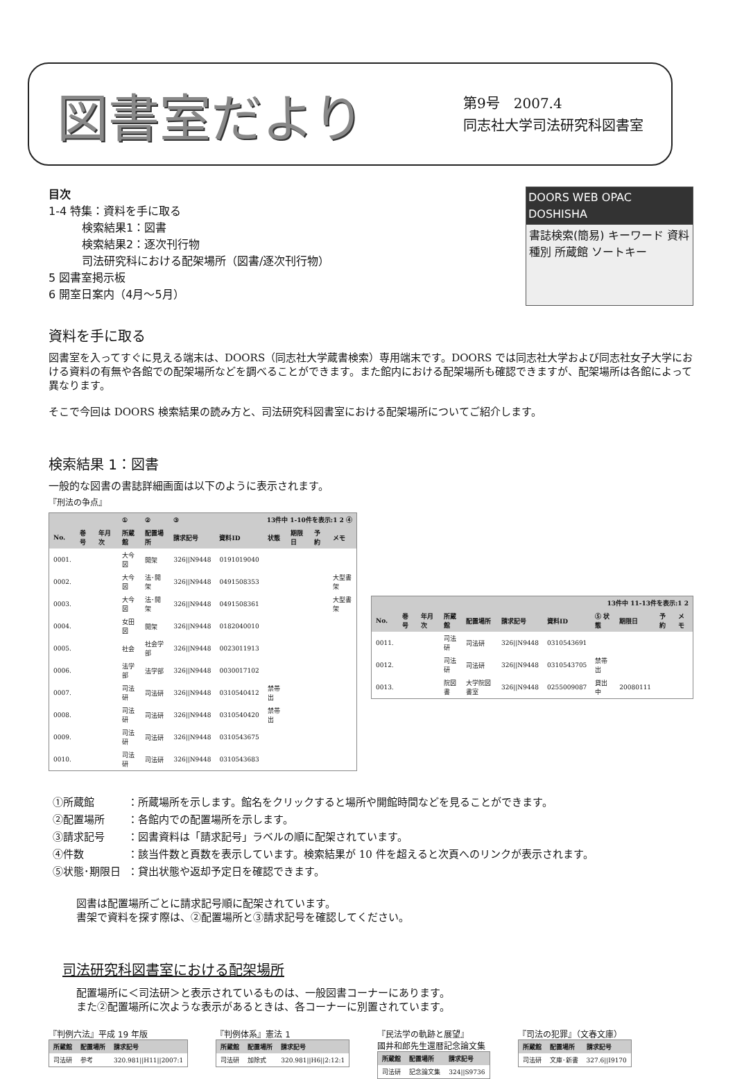図書室だより
第9号　2007.4
同志社大学司法研究科図書室
目次
1-4 特集：資料を手に取る
　　　検索結果1：図書
　　　検索結果2：逐次刊行物
　　　司法研究科における配架場所（図書/逐次刊行物）
5 図書室掲示板
6 開室日案内（4月～5月）
DOORS WEB OPAC DOSHISHA
書誌検索(簡易) キーワード 資料種別 所蔵館 ソートキー
資料を手に取る
図書室を入ってすぐに見える端末は、DOORS（同志社大学蔵書検索）専用端末です。DOORS では同志社大学および同志社女子大学における資料の有無や各館での配架場所などを調べることができます。また館内における配架場所も確認できますが、配架場所は各館によって異なります。
そこで今回は DOORS 検索結果の読み方と、司法研究科図書室における配架場所についてご紹介します。
検索結果 1：図書
一般的な図書の書誌詳細画面は以下のように表示されます。
『刑法の争点』
| | | | ① | ② | ③ | 13件中 1-10件を表示:1 2 ④ | | | | |
| --- | --- | --- | --- | --- | --- | --- | --- | --- | --- | --- |
| No. | 巻号 | 年月次 | 所蔵館 | 配置場所 | 請求記号 | 資料ID | 状態 | 期限日 | 予約 | メモ |
| 0001. | | | 大今図 | 開架 | 326//N9448 | 0191019040 | | | | |
| 0002. | | | 大今図 | 法･開架 | 326//N9448 | 0491508353 | | | | 大型書架 |
| 0003. | | | 大今図 | 法･開架 | 326//N9448 | 0491508361 | | | | 大型書架 |
| 0004. | | | 女田図 | 開架 | 326//N9448 | 0182040010 | | | | |
| 0005. | | | 社会 | 社会学部 | 326//N9448 | 0023011913 | | | | |
| 0006. | | | 法学部 | 法学部 | 326//N9448 | 0030017102 | | | | |
| 0007. | | | 司法研 | 司法研 | 326//N9448 | 0310540412 | 禁帯出 | | | |
| 0008. | | | 司法研 | 司法研 | 326//N9448 | 0310540420 | 禁帯出 | | | |
| 0009. | | | 司法研 | 司法研 | 326//N9448 | 0310543675 | | | | |
| 0010. | | | 司法研 | 司法研 | 326//N9448 | 0310543683 | | | | |
| 13件中 11-13件を表示:1 2 | | | | | | | | | | |
| --- | --- | --- | --- | --- | --- | --- | --- | --- | --- | --- |
| No. | 巻号 | 年月次 | 所蔵館 | 配置場所 | 請求記号 | 資料ID | ⑤ 状態 | 期限日 | 予約 | メモ |
| 0011. | | | 司法研 | 司法研 | 326//N9448 | 0310543691 | | | | |
| 0012. | | | 司法研 | 司法研 | 326//N9448 | 0310543705 | 禁帯出 | | | |
| 0013. | | | 院図書 | 大学院図書室 | 326//N9448 | 0255009087 | 貸出中 | 20080111 | | |
| ①所蔵館 | ：所蔵場所を示します。館名をクリックすると場所や開館時間などを見ることができます。 |
| ②配置場所 | ：各館内での配置場所を示します。 |
| ③請求記号 | ：図書資料は「請求記号」ラベルの順に配架されています。 |
| ④件数 | ：該当件数と頁数を表示しています。検索結果が 10 件を超えると次頁へのリンクが表示されます。 |
| ⑤状態･期限日 | ：貸出状態や返却予定日を確認できます。 |
図書は配置場所ごとに請求記号順に配架されています。
書架で資料を探す際は、②配置場所と③請求記号を確認してください。
司法研究科図書室における配架場所
配置場所に＜司法研＞と表示されているものは、一般図書コーナーにあります。
また②配置場所に次ような表示があるときは、各コーナーに別置されています。
『判例六法』平成 19 年版
| 所蔵館 | 配置場所 | 請求記号 |
| --- | --- | --- |
| 司法研 | 参考 | 320.981//H11//2007:1 |
『判例体系』憲法 1
| 所蔵館 | 配置場所 | 請求記号 |
| --- | --- | --- |
| 司法研 | 加除式 | 320.981//H6//2:12:1 |
『民法学の軌跡と展望』
國井和郎先生還暦記念論文集
| 所蔵館 | 配置場所 | 請求記号 |
| --- | --- | --- |
| 司法研 | 記念論文集 | 324//S9736 |
『司法の犯罪』（文春文庫）
| 所蔵館 | 配置場所 | 請求記号 |
| --- | --- | --- |
| 司法研 | 文庫･新書 | 327.6//I9170 |